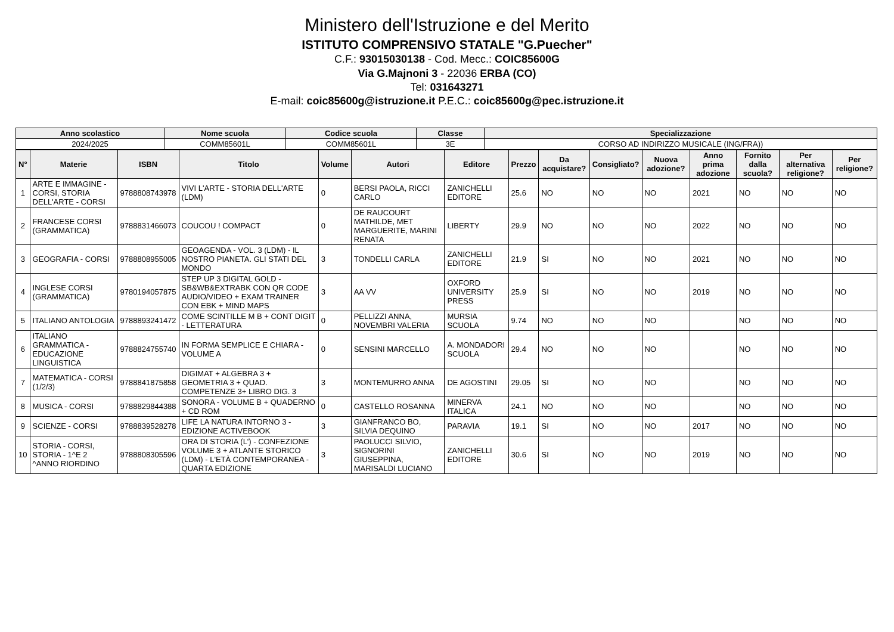Ministero dell'Istruzione e del Merito
ISTITUTO COMPRENSIVO STATALE "G.Puecher"
C.F.: 93015030138 - Cod. Mecc.: COIC85600G
Via G.Majnoni 3 - 22036 ERBA (CO)
Tel: 031643271
E-mail: coic85600g@istruzione.it P.E.C.: coic85600g@pec.istruzione.it
| Anno scolastico | Nome scuola | Codice scuola | Classe | Specializzazione |
| --- | --- | --- | --- | --- |
| 2024/2025 | COMM85601L | COMM85601L | 3E | CORSO AD INDIRIZZO MUSICALE (ING/FRA)) |
| N° | Materie | ISBN | Titolo | Volume | Autori | Editore | Prezzo | Da acquistare? | Consigliato? | Nuova adozione? | Anno prima adozione | Fornito dalla scuola? | Per alternativa religione? | Per religione? |
| --- | --- | --- | --- | --- | --- | --- | --- | --- | --- | --- | --- | --- | --- | --- |
| 1 | ARTE E IMMAGINE - CORSI, STORIA DELL'ARTE - CORSI | 9788808743978 | VIVI L'ARTE - STORIA DELL'ARTE (LDM) | 0 | BERSI PAOLA, RICCI CARLO | ZANICHELLI EDITORE | 25.6 | NO | NO | NO | 2021 | NO | NO | NO |
| 2 | FRANCESE CORSI (GRAMMATICA) | 9788831466073 | COUCOU ! COMPACT | 0 | DE RAUCOURT MATHILDE, MET MARGUERITE, MARINI RENATA | LIBERTY | 29.9 | NO | NO | NO | 2022 | NO | NO | NO |
| 3 | GEOGRAFIA - CORSI | 9788808955005 | GEOAGENDA - VOL. 3 (LDM) - IL NOSTRO PIANETA. GLI STATI DEL MONDO | 3 | TONDELLI CARLA | ZANICHELLI EDITORE | 21.9 | SI | NO | NO | 2021 | NO | NO | NO |
| 4 | INGLESE CORSI (GRAMMATICA) | 9780194057875 | STEP UP 3 DIGITAL GOLD - SB&WB&EXTRABK CON QR CODE AUDIO/VIDEO + EXAM TRAINER CON EBK + MIND MAPS | 3 | AA VV | OXFORD UNIVERSITY PRESS | 25.9 | SI | NO | NO | 2019 | NO | NO | NO |
| 5 | ITALIANO ANTOLOGIA | 9788893241472 | COME SCINTILLE M B + CONT DIGIT - LETTERATURA | 0 | PELLIZZI ANNA, NOVEMBRI VALERIA | MURSIA SCUOLA | 9.74 | NO | NO | NO | | NO | NO | NO |
| 6 | ITALIANO GRAMMATICA - EDUCAZIONE LINGUISTICA | 9788824755740 | IN FORMA SEMPLICE E CHIARA - VOLUME A | 0 | SENSINI MARCELLO | A. MONDADORI SCUOLA | 29.4 | NO | NO | NO | | NO | NO | NO |
| 7 | MATEMATICA - CORSI (1/2/3) | 9788841875858 | DIGIMAT + ALGEBRA 3 + GEOMETRIA 3 + QUAD. COMPETENZE 3+ LIBRO DIG. 3 | 3 | MONTEMURRO ANNA | DE AGOSTINI | 29.05 | SI | NO | NO | | NO | NO | NO |
| 8 | MUSICA - CORSI | 9788829844388 | SONORA - VOLUME B + QUADERNO + CD ROM | 0 | CASTELLO ROSANNA | MINERVA ITALICA | 24.1 | NO | NO | NO | | NO | NO | NO |
| 9 | SCIENZE - CORSI | 9788839528278 | LIFE LA NATURA INTORNO 3 - EDIZIONE ACTIVEBOOK | 3 | GIANFRANCO BO, SILVIA DEQUINO | PARAVIA | 19.1 | SI | NO | NO | 2017 | NO | NO | NO |
| 10 | STORIA - CORSI, STORIA - 1^E 2 ^ANNO RIORDINO | 9788808305596 | ORA DI STORIA (L') - CONFEZIONE VOLUME 3 + ATLANTE STORICO (LDM) - L'ETÀ CONTEMPORANEA - QUARTA EDIZIONE | 3 | PAOLUCCI SILVIO, SIGNORINI GIUSEPPINA, MARISALDI LUCIANO | ZANICHELLI EDITORE | 30.6 | SI | NO | NO | 2019 | NO | NO | NO |